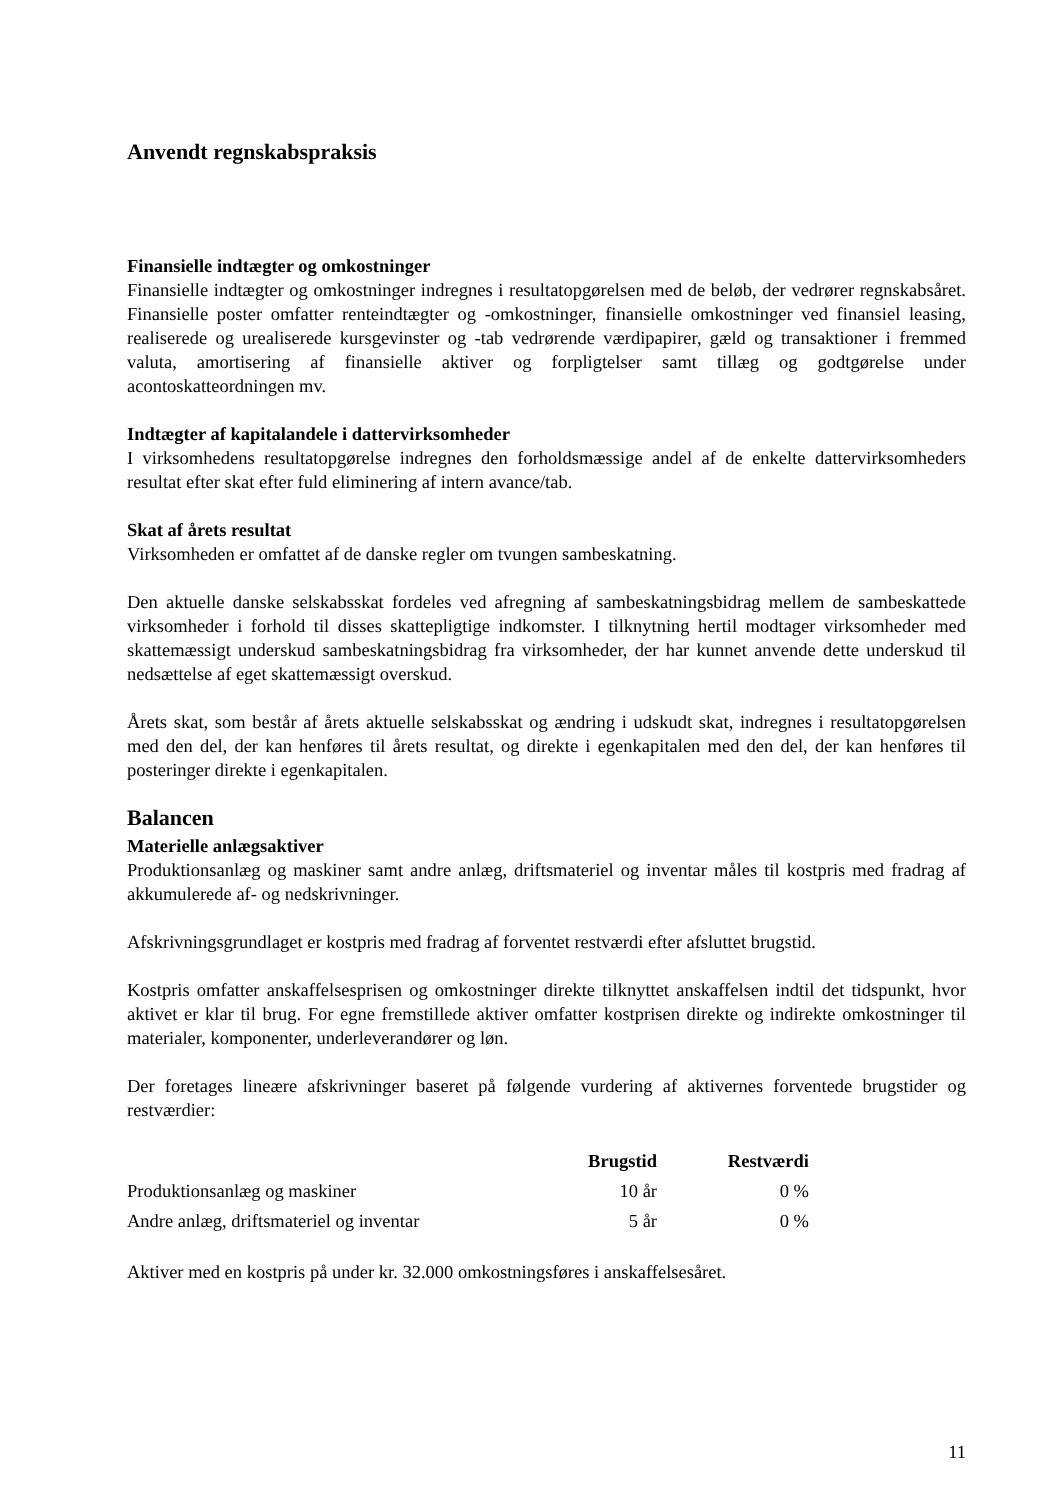Anvendt regnskabspraksis
Finansielle indtægter og omkostninger
Finansielle indtægter og omkostninger indregnes i resultatopgørelsen med de beløb, der vedrører regnskabsåret. Finansielle poster omfatter renteindtægter og -omkostninger, finansielle omkostninger ved finansiel leasing, realiserede og urealiserede kursgevinster og -tab vedrørende værdipapirer, gæld og transaktioner i fremmed valuta, amortisering af finansielle aktiver og forpligtelser samt tillæg og godtgørelse under acontoskatteordningen mv.
Indtægter af kapitalandele i dattervirksomheder
I virksomhedens resultatopgørelse indregnes den forholdsmæssige andel af de enkelte dattervirksomheders resultat efter skat efter fuld eliminering af intern avance/tab.
Skat af årets resultat
Virksomheden er omfattet af de danske regler om tvungen sambeskatning.
Den aktuelle danske selskabsskat fordeles ved afregning af sambeskatningsbidrag mellem de sambeskattede virksomheder i forhold til disses skattepligtige indkomster. I tilknytning hertil modtager virksomheder med skattemæssigt underskud sambeskatningsbidrag fra virksomheder, der har kunnet anvende dette underskud til nedsættelse af eget skattemæssigt overskud.
Årets skat, som består af årets aktuelle selskabsskat og ændring i udskudt skat, indregnes i resultatopgørelsen med den del, der kan henføres til årets resultat, og direkte i egenkapitalen med den del, der kan henføres til posteringer direkte i egenkapitalen.
Balancen
Materielle anlægsaktiver
Produktionsanlæg og maskiner samt andre anlæg, driftsmateriel og inventar måles til kostpris med fradrag af akkumulerede af- og nedskrivninger.
Afskrivningsgrundlaget er kostpris med fradrag af forventet restværdi efter afsluttet brugstid.
Kostpris omfatter anskaffelsesprisen og omkostninger direkte tilknyttet anskaffelsen indtil det tidspunkt, hvor aktivet er klar til brug. For egne fremstillede aktiver omfatter kostprisen direkte og indirekte omkostninger til materialer, komponenter, underleverandører og løn.
Der foretages lineære afskrivninger baseret på følgende vurdering af aktivernes forventede brugstider og restværdier:
| | Brugstid | Restværdi |
| --- | --- | --- |
| Produktionsanlæg og maskiner | 10 år | 0 % |
| Andre anlæg, driftsmateriel og inventar | 5 år | 0 % |
Aktiver med en kostpris på under kr. 32.000 omkostningsføres i anskaffelsesåret.
11